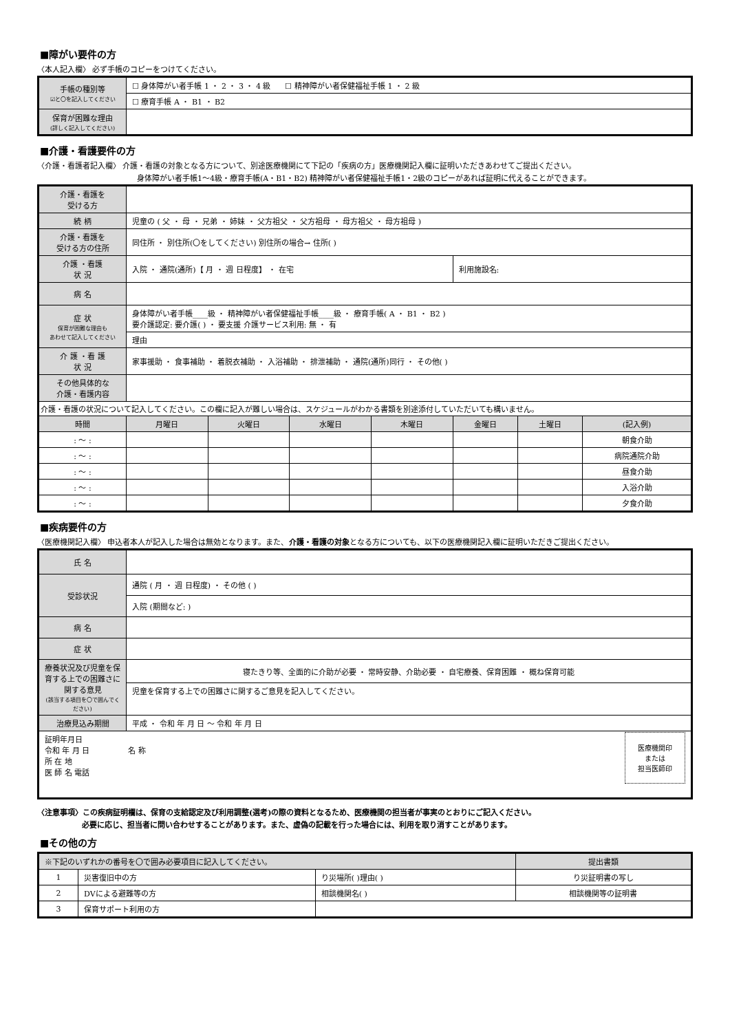■障がい要件の方
〈本人記入欄〉 必ず手帳のコピーをつけてください。
| 手帳の種別等 ☑と〇を記入してください | ☐ 身体障がい者手帳 1 ・ 2 ・ 3 ・ 4 級 ☐ 精神障がい者保健福祉手帳 1 ・ 2 級 |
| | ☐ 療育手帳 A ・ B1 ・ B2 |
| 保育が困難な理由 (詳しく記入してください) | |
■介護・看護要件の方
〈介護・看護者記入欄〉 介護・看護の対象となる方について、別途医療機関にて下記の「疾病の方」医療機関記入欄に証明いただきあわせてご提出ください。
身体障がい者手帳1～4級・療育手帳(A・B1・B2) 精神障がい者保健福祉手帳1・2級のコピーがあれば証明に代えることができます。
| 介護・看護を 受ける方 | | | | | | | |
| 続 柄 | 児童の ( 父 ・ 母 ・ 兄弟 ・ 姉妹 ・ 父方祖父 ・ 父方祖母 ・ 母方祖父 ・ 母方祖母 ) | | | | | | |
| 介護・看護を 受ける方の住所 | 同住所 ・ 別住所(〇をしてください) 別住所の場合→ 住所( ) | | | | | | |
| 介護 ・看護 状 況 | 入院 ・ 通院(通所)【 月 ・ 週 日程度】 ・ 在宅 | | | | 利用施設名: | | |
| 病 名 | | | | | | | |
| 症 状 保育が困難な理由も あわせて記入してください | 身体障がい者手帳____級 ・ 精神障がい者保健福祉手帳____級 ・ 療育手帳( A ・ B1 ・ B2 ) 要介護認定: 要介護( ) ・ 要支援 介護サービス利用: 無 ・ 有 | | | | | | |
| | 理由 | | | | | | |
| 介 護 ・看 護 状 況 | 家事援助 ・ 食事補助 ・ 着脱衣補助 ・ 入浴補助 ・ 排泄補助 ・ 通院(通所)同行 ・ その他( ) | | | | | | |
| その他具体的な 介護・看護内容 | | | | | | | |
| 介護・看護の状況について記入してください。この欄に記入が難しい場合は、スケジュールがわかる書類を別途添付していただいても構いません。 | | | | | | | |
| 時間 | 月曜日 | 火曜日 | 水曜日 | 木曜日 | 金曜日 | 土曜日 | (記入例) |
| : ～ : | | | | | | | 朝食介助 |
| : ～ : | | | | | | | 病院通院介助 |
| : ～ : | | | | | | | 昼食介助 |
| : ～ : | | | | | | | 入浴介助 |
| : ～ : | | | | | | | 夕食介助 |
■疾病要件の方
〈医療機関記入欄〉 申込者本人が記入した場合は無効となります。また、介護・看護の対象となる方についても、以下の医療機関記入欄に証明いただきご提出ください。
| 氏 名 | |
| 受診状況 | 通院 ( 月 ・ 週 日程度) ・ その他 ( ) |
| | 入院 (期間など: ) |
| 病 名 | |
| 症 状 | |
| 療養状況及び児童を保育する上での困難さに関する意見 (該当する項目を〇で囲んでください) | 寝たきり等、全面的に介助が必要 ・ 常時安静、介助必要 ・ 自宅療養、保育困難 ・ 概ね保育可能 |
| | 児童を保育する上での困難さに関するご意見を記入してください。 |
| 治療見込み期間 | 平成 ・ 令和 年 月 日 ～ 令和 年 月 日 |
| 証明年月日 令和 年 月 日 名 称 所 在 地 医 師 名 電話 医療機関印 または 担当医師印 | |
〈注意事項〉この疾病証明欄は、保育の支給認定及び利用調整(選考)の際の資料となるため、医療機関の担当者が事実のとおりにご記入ください。
必要に応じ、担当者に問い合わせすることがあります。また、虚偽の記載を行った場合には、利用を取り消すことがあります。
■その他の方
| ※下記のいずれかの番号を〇で囲み必要項目に記入してください。 | | | 提出書類 |
| 1 | 災害復旧中の方 | り災場所( )理由( ) | り災証明書の写し |
| 2 | DVによる避難等の方 | 相談機関名( ) | 相談機関等の証明書 |
| 3 | 保育サポート利用の方 | | |